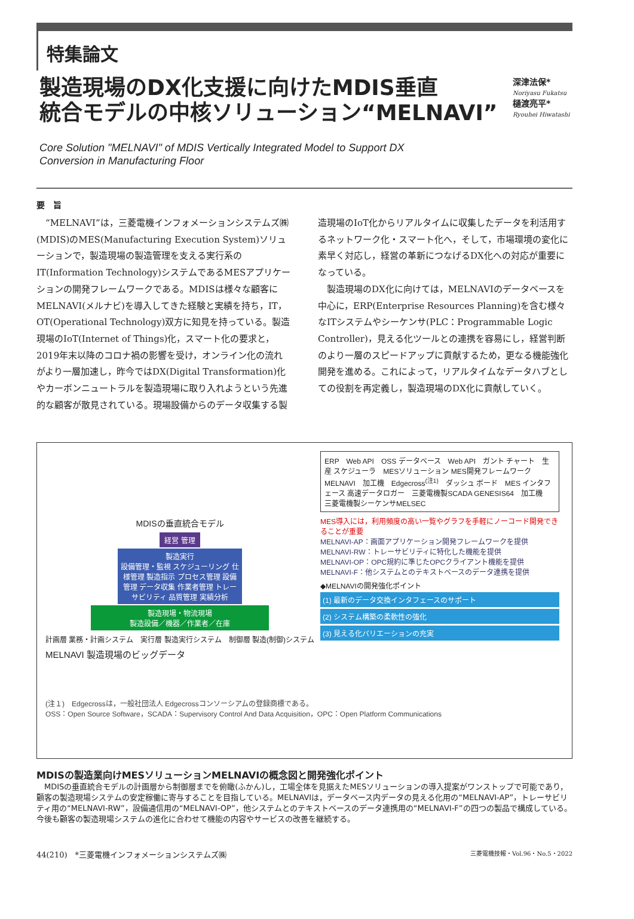特集論文
製造現場のDX化支援に向けたMDIS垂直
統合モデルの中核ソリューション“MELNAVI”
深津法保*
Noriyasu Fukatsu
樋渡亮平*
Ryouhei Hiwatashi
Core Solution "MELNAVI" of MDIS Vertically Integrated Model to Support DX
Conversion in Manufacturing Floor
要　旨
　“MELNAVI”は，三菱電機インフォメーションシステムズ㈱(MDIS)のMES(Manufacturing Execution System)ソリューションで，製造現場の製造管理を支える実行系のIT(Information Technology)システムであるMESアプリケーションの開発フレームワークである。MDISは様々な顧客にMELNAVI(メルナビ)を導入してきた経験と実績を持ち，IT，OT(Operational Technology)双方に知見を持っている。製造現場のIoT(Internet of Things)化，スマート化の要求と，2019年末以降のコロナ禍の影響を受け，オンライン化の流れがより一層加速し，昨今ではDX(Digital Transformation)化やカーボンニュートラルを製造現場に取り入れようという先進的な顧客が散見されている。現場設備からのデータ収集する製造現場のIoT化からリアルタイムに収集したデータを利活用するネットワーク化・スマート化へ，そして，市場環境の変化に素早く対応し，経営の革新につなげるDX化への対応が重要になっている。
　製造現場のDX化に向けては，MELNAVIのデータベースを中心に，ERP(Enterprise Resources Planning)を含む様々なITシステムやシーケンサ(PLC：Programmable Logic Controller)，見える化ツールとの連携を容易にし，経営判断のより一層のスピードアップに貢献するため，更なる機能強化開発を進める。これによって，リアルタイムなデータハブとしての役割を再定義し，製造現場のDX化に貢献していく。
MDISの垂直統合モデル
経営 管理
製造実行
設備管理・監視 スケジューリング 仕様管理 製造指示 プロセス管理 設備管理 データ収集 作業者管理 トレーサビリティ 品質管理 実績分析
製造現場・物流現場
製造設備／機器／作業者／在庫
計画層 業務・計画システム　実行層 製造実行システム　制御層 製造(制御)システム
MELNAVI 製造現場のビッグデータ
ERP　Web API　OSS データベース　Web API　ガント チャート　生産 スケジューラ　MESソリューション MES開発フレームワーク MELNAVI　加工機　Edgecross<sup>(注1)</sup>　ダッシュ ボード　MES インタフェース 高速データロガー　三菱電機製SCADA GENESIS64　加工機　三菱電機製シーケンサMELSEC
MES導入には，利用頻度の高い一覧やグラフを手軽にノーコード開発できることが重要
MELNAVI-AP：画面アプリケーション開発フレームワークを提供
MELNAVI-RW：トレーサビリティに特化した機能を提供
MELNAVI-OP：OPC規約に準じたOPCクライアント機能を提供
MELNAVI-F：他システムとのテキストベースのデータ連携を提供
◆MELNAVIの開発強化ポイント
(1) 最新のデータ交換インタフェースのサポート
(2) システム構築の柔軟性の強化
(3) 見える化バリエーションの充実
(注１)　Edgecrossは，一般社団法人 Edgecrossコンソーシアムの登録商標である。
OSS：Open Source Software，SCADA：Supervisory Control And Data Acquisition，OPC：Open Platform Communications
MDISの製造業向けMESソリューションMELNAVIの概念図と開発強化ポイント
　MDISの垂直統合モデルの計画層から制御層までを俯瞰(ふかん)し，工場全体を見据えたMESソリューションの導入提案がワンストップで可能であり，顧客の製造現場システムの安定稼働に寄与することを目指している。MELNAVIは，データベース内データの見える化用の“MELNAVI-AP”，トレーサビリティ用の“MELNAVI-RW”，設備通信用の“MELNAVI-OP”，他システムとのテキストベースのデータ連携用の“MELNAVI-F”の四つの製品で構成している。今後も顧客の製造現場システムの進化に合わせて機能の内容やサービスの改善を継続する。
44(210)　*三菱電機インフォメーションシステムズ㈱ 三菱電機技報・Vol.96・No.5・2022